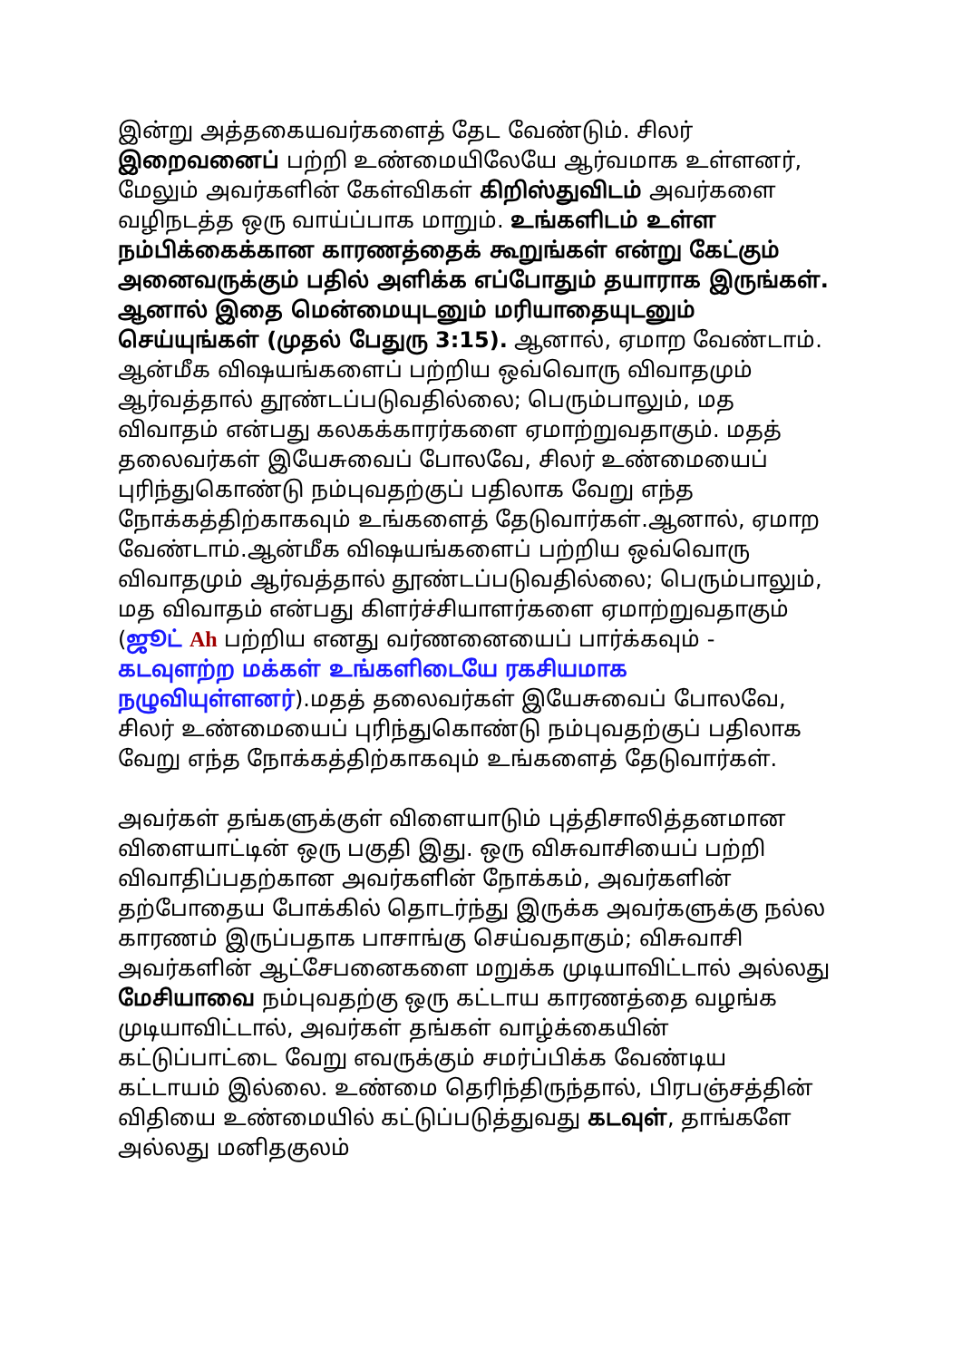இன்று அத்தகையவர்களைத் தேட வேண்டும். சிலர் இறைவனைப் பற்றி உண்மையிலேயே ஆர்வமாக உள்ளனர், மேலும் அவர்களின் கேள்விகள் கிறிஸ்துவிடம் அவர்களை வழிநடத்த ஒரு வாய்ப்பாக மாறும். உங்களிடம் உள்ள நம்பிக்கைக்கான காரணத்தைக் கூறுங்கள் என்று கேட்கும் அனைவருக்கும் பதில் அளிக்க எப்போதும் தயாராக இருங்கள். ஆனால் இதை மென்மையுடனும் மரியாதையுடனும் செய்யுங்கள் (முதல் பேதுரு 3:15). ஆனால், ஏமாற வேண்டாம். ஆன்மீக விஷயங்களைப் பற்றிய ஒவ்வொரு விவாதமும் ஆர்வத்தால் தூண்டப்படுவதில்லை; பெரும்பாலும், மத விவாதம் என்பது கலகக்காரர்களை ஏமாற்றுவதாகும். மதத் தலைவர்கள் இயேசுவைப் போலவே, சிலர் உண்மையைப் புரிந்துகொண்டு நம்புவதற்குப் பதிலாக வேறு எந்த நோக்கத்திற்காகவும் உங்களைத் தேடுவார்கள்.ஆனால், ஏமாற வேண்டாம்.ஆன்மீக விஷயங்களைப் பற்றிய ஒவ்வொரு விவாதமும் ஆர்வத்தால் தூண்டப்படுவதில்லை; பெரும்பாலும், மத விவாதம் என்பது கிளர்ச்சியாளர்களை ஏமாற்றுவதாகும் (ஜூட் Ah பற்றிய எனது வர்ணனையைப் பார்க்கவும் - கடவுளற்ற மக்கள் உங்களிடையே ரகசியமாக நழுவியுள்ளனர்).மதத் தலைவர்கள் இயேசுவைப் போலவே, சிலர் உண்மையைப் புரிந்துகொண்டு நம்புவதற்குப் பதிலாக வேறு எந்த நோக்கத்திற்காகவும் உங்களைத் தேடுவார்கள்.
அவர்கள் தங்களுக்குள் விளையாடும் புத்திசாலித்தனமான விளையாட்டின் ஒரு பகுதி இது. ஒரு விசுவாசியைப் பற்றி விவாதிப்பதற்கான அவர்களின் நோக்கம், அவர்களின் தற்போதைய போக்கில் தொடர்ந்து இருக்க அவர்களுக்கு நல்ல காரணம் இருப்பதாக பாசாங்கு செய்வதாகும்; விசுவாசி அவர்களின் ஆட்சேபனைகளை மறுக்க முடியாவிட்டால் அல்லது மேசியாவை நம்புவதற்கு ஒரு கட்டாய காரணத்தை வழங்க முடியாவிட்டால், அவர்கள் தங்கள் வாழ்க்கையின் கட்டுப்பாட்டை வேறு எவருக்கும் சமர்ப்பிக்க வேண்டிய கட்டாயம் இல்லை. உண்மை தெரிந்திருந்தால், பிரபஞ்சத்தின் விதியை உண்மையில் கட்டுப்படுத்துவது கடவுள், தாங்களே அல்லது மனிதகுலம்